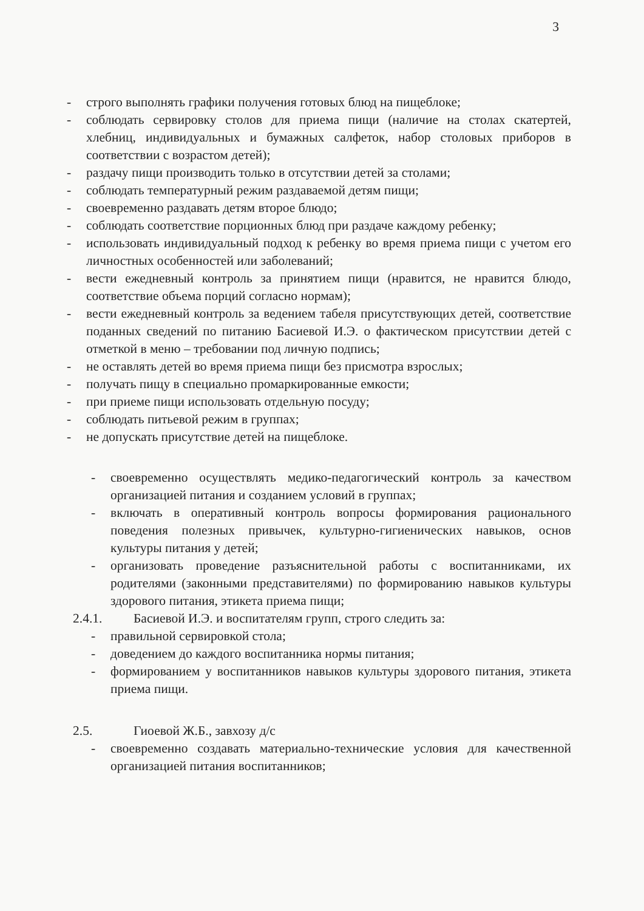3
- строго выполнять графики получения готовых блюд на пищеблоке;
- соблюдать сервировку столов для приема пищи (наличие на столах скатертей, хлебниц, индивидуальных и бумажных салфеток, набор столовых приборов в соответствии с возрастом детей);
- раздачу пищи производить только в отсутствии детей за столами;
- соблюдать температурный режим раздаваемой детям пищи;
- своевременно раздавать детям второе блюдо;
- соблюдать соответствие порционных блюд при раздаче каждому ребенку;
- использовать индивидуальный подход к ребенку во время приема пищи с учетом его личностных особенностей или заболеваний;
- вести ежедневный контроль за принятием пищи (нравится, не нравится блюдо, соответствие объема порций согласно нормам);
- вести ежедневный контроль за ведением табеля присутствующих детей, соответствие поданных сведений по питанию Басиевой И.Э. о фактическом присутствии детей с отметкой в меню – требовании под личную подпись;
- не оставлять детей во время приема пищи без присмотра взрослых;
- получать пищу в специально промаркированные емкости;
- при приеме пищи использовать отдельную посуду;
- соблюдать питьевой режим в группах;
- не допускать присутствие детей на пищеблоке.
- своевременно осуществлять медико-педагогический контроль за качеством организацией питания и созданием условий в группах;
- включать в оперативный контроль вопросы формирования рационального поведения полезных привычек, культурно-гигиенических навыков, основ культуры питания у детей;
- организовать проведение разъяснительной работы с воспитанниками, их родителями (законными представителями) по формированию навыков культуры здорового питания, этикета приема пищи;
2.4.1. Басиевой И.Э. и воспитателям групп, строго следить за:
- правильной сервировкой стола;
- доведением до каждого воспитанника нормы питания;
- формированием у воспитанников навыков культуры здорового питания, этикета приема пищи.
2.5. Гиоевой Ж.Б., завхозу д/с
- своевременно создавать материально-технические условия для качественной организацией питания воспитанников;